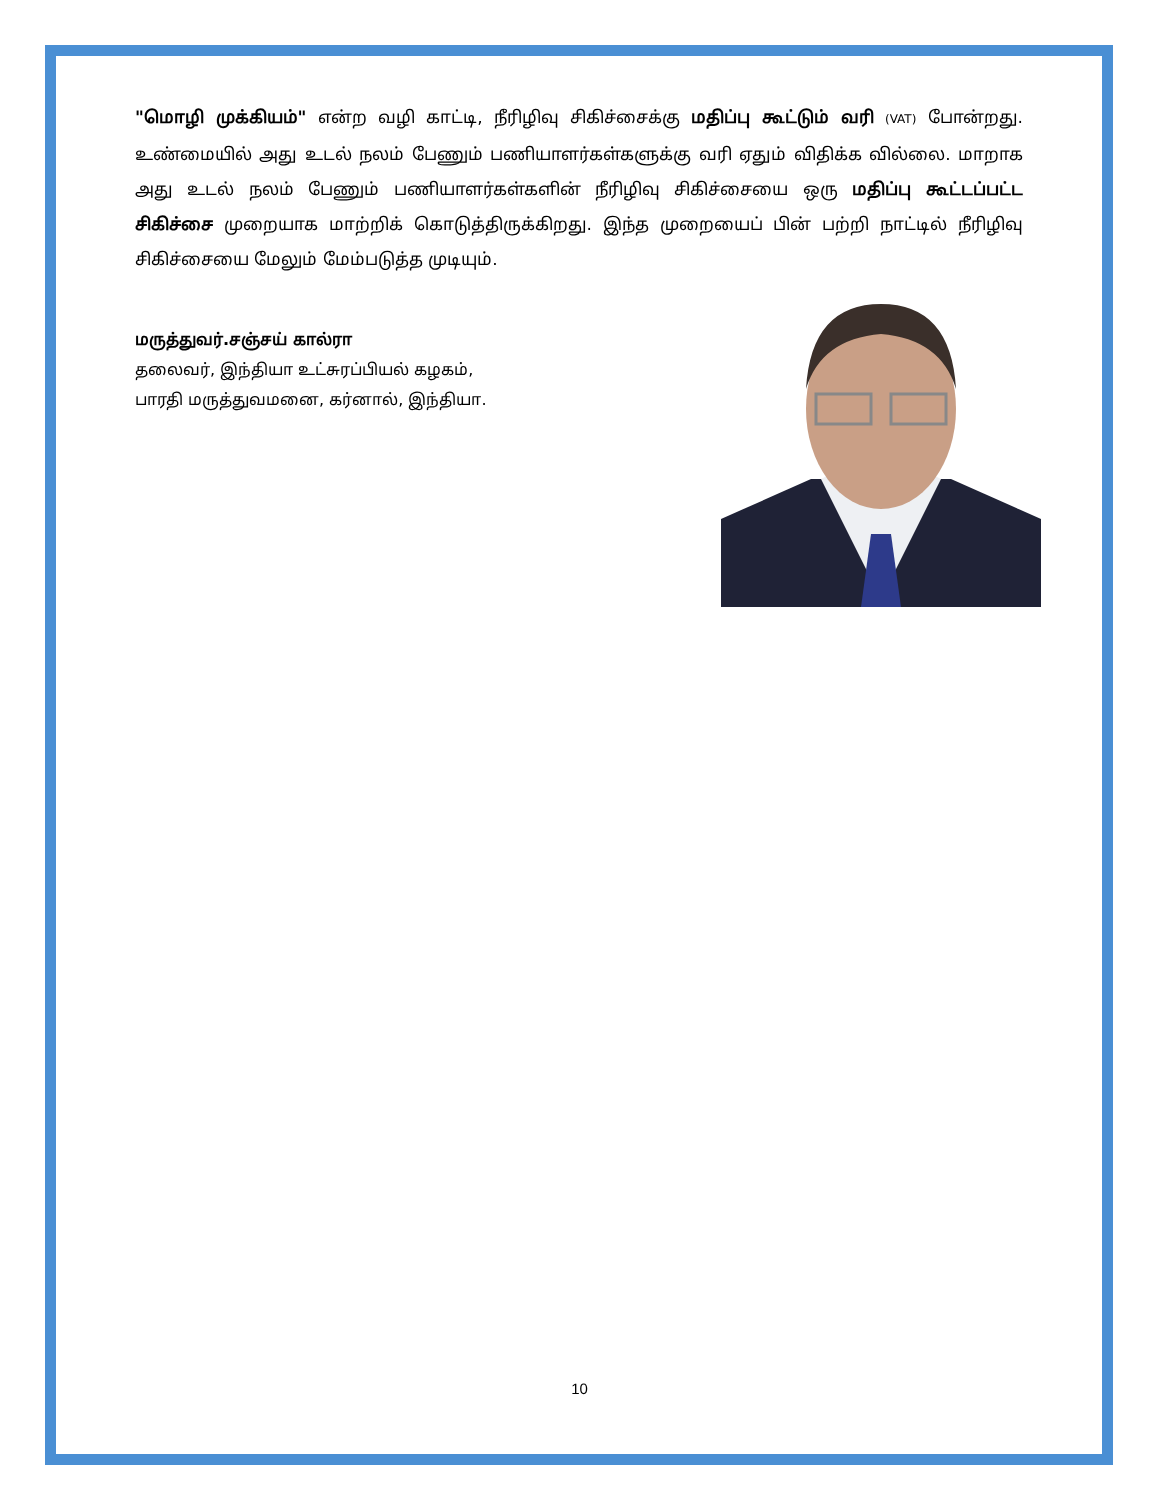"மொழி முக்கியம்" என்ற வழி காட்டி, நீரிழிவு சிகிச்சைக்கு மதிப்பு கூட்டும் வரி (VAT) போன்றது. உண்மையில் அது உடல் நலம் பேணும் பணியாளர்கள்களுக்கு வரி ஏதும் விதிக்க வில்லை. மாறாக அது உடல் நலம் பேணும் பணியாளர்கள்களின் நீரிழிவு சிகிச்சையை ஒரு மதிப்பு கூட்டப்பட்ட சிகிச்சை முறையாக மாற்றிக் கொடுத்திருக்கிறது. இந்த முறையைப் பின் பற்றி நாட்டில் நீரிழிவு சிகிச்சையை மேலும் மேம்படுத்த முடியும்.
மருத்துவர்.சஞ்சய் கால்ரா
தலைவர், இந்தியா உட்சுரப்பியல் கழகம்,
பாரதி மருத்துவமனை, கர்னால், இந்தியா.
10